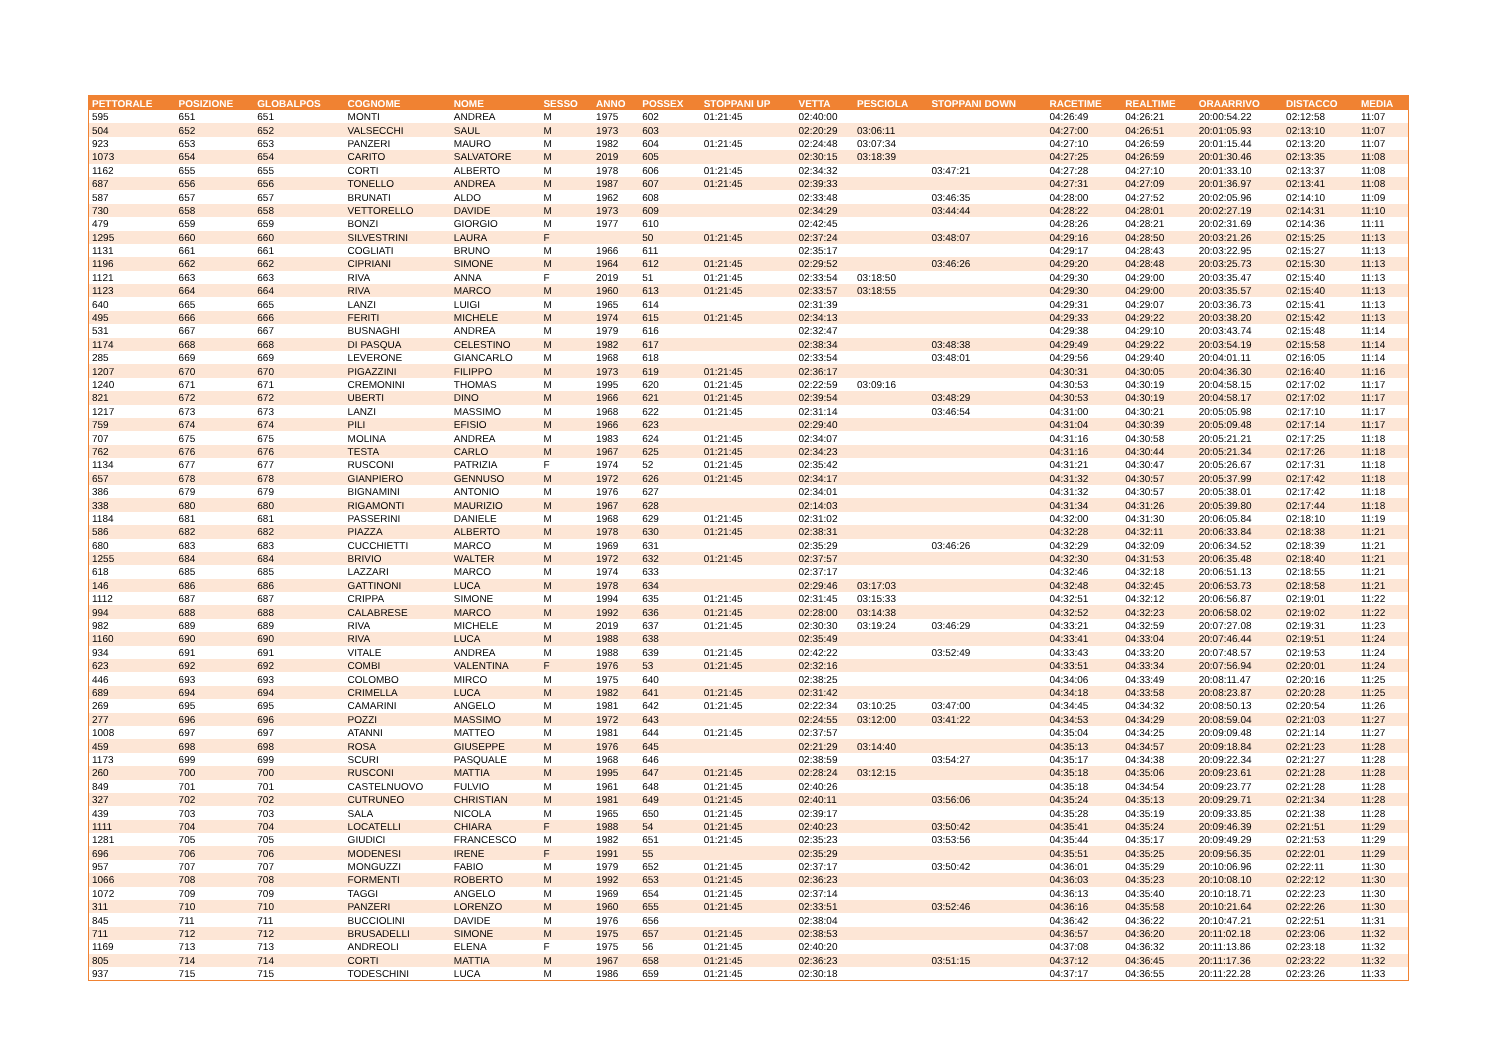| PETTORALE | POSIZIONE | GLOBALPOS | COGNOME | NOME | SESSO | ANNO | POSSEX | STOPPANI UP | VETTA | PESCIOLA | STOPPANI DOWN | RACETIME | REALTIME | ORAARRIVO | DISTACCO | MEDIA |
| --- | --- | --- | --- | --- | --- | --- | --- | --- | --- | --- | --- | --- | --- | --- | --- | --- |
| 595 | 651 | 651 | MONTI | ANDREA | M | 1975 | 602 | 01:21:45 | 02:40:00 | | | 04:26:49 | 04:26:21 | 20:00:54.22 | 02:12:58 | 11:07 |
| 504 | 652 | 652 | VALSECCHI | SAUL | M | 1973 | 603 | | 02:20:29 | 03:06:11 | | 04:27:00 | 04:26:51 | 20:01:05.93 | 02:13:10 | 11:07 |
| 923 | 653 | 653 | PANZERI | MAURO | M | 1982 | 604 | 01:21:45 | 02:24:48 | 03:07:34 | | 04:27:10 | 04:26:59 | 20:01:15.44 | 02:13:20 | 11:07 |
| 1073 | 654 | 654 | CARITO | SALVATORE | M | 2019 | 605 | | 02:30:15 | 03:18:39 | | 04:27:25 | 04:26:59 | 20:01:30.46 | 02:13:35 | 11:08 |
| 1162 | 655 | 655 | CORTI | ALBERTO | M | 1978 | 606 | 01:21:45 | 02:34:32 | | 03:47:21 | 04:27:28 | 04:27:10 | 20:01:33.10 | 02:13:37 | 11:08 |
| 687 | 656 | 656 | TONELLO | ANDREA | M | 1987 | 607 | 01:21:45 | 02:39:33 | | | 04:27:31 | 04:27:09 | 20:01:36.97 | 02:13:41 | 11:08 |
| 587 | 657 | 657 | BRUNATI | ALDO | M | 1962 | 608 | | 02:33:48 | | 03:46:35 | 04:28:00 | 04:27:52 | 20:02:05.96 | 02:14:10 | 11:09 |
| 730 | 658 | 658 | VETTORELLO | DAVIDE | M | 1973 | 609 | | 02:34:29 | | 03:44:44 | 04:28:22 | 04:28:01 | 20:02:27.19 | 02:14:31 | 11:10 |
| 479 | 659 | 659 | BONZI | GIORGIO | M | 1977 | 610 | | 02:42:45 | | | 04:28:26 | 04:28:21 | 20:02:31.69 | 02:14:36 | 11:11 |
| 1295 | 660 | 660 | SILVESTRINI | LAURA | F | | 50 | 01:21:45 | 02:37:24 | | 03:48:07 | 04:29:16 | 04:28:50 | 20:03:21.26 | 02:15:25 | 11:13 |
| 1131 | 661 | 661 | COGLIATI | BRUNO | M | 1966 | 611 | | 02:35:17 | | | 04:29:17 | 04:28:43 | 20:03:22.95 | 02:15:27 | 11:13 |
| 1196 | 662 | 662 | CIPRIANI | SIMONE | M | 1964 | 612 | 01:21:45 | 02:29:52 | | 03:46:26 | 04:29:20 | 04:28:48 | 20:03:25.73 | 02:15:30 | 11:13 |
| 1121 | 663 | 663 | RIVA | ANNA | F | 2019 | 51 | 01:21:45 | 02:33:54 | 03:18:50 | | 04:29:30 | 04:29:00 | 20:03:35.47 | 02:15:40 | 11:13 |
| 1123 | 664 | 664 | RIVA | MARCO | M | 1960 | 613 | 01:21:45 | 02:33:57 | 03:18:55 | | 04:29:30 | 04:29:00 | 20:03:35.57 | 02:15:40 | 11:13 |
| 640 | 665 | 665 | LANZI | LUIGI | M | 1965 | 614 | | 02:31:39 | | | 04:29:31 | 04:29:07 | 20:03:36.73 | 02:15:41 | 11:13 |
| 495 | 666 | 666 | FERITI | MICHELE | M | 1974 | 615 | 01:21:45 | 02:34:13 | | | 04:29:33 | 04:29:22 | 20:03:38.20 | 02:15:42 | 11:13 |
| 531 | 667 | 667 | BUSNAGHI | ANDREA | M | 1979 | 616 | | 02:32:47 | | | 04:29:38 | 04:29:10 | 20:03:43.74 | 02:15:48 | 11:14 |
| 1174 | 668 | 668 | DI PASQUA | CELESTINO | M | 1982 | 617 | | 02:38:34 | | 03:48:38 | 04:29:49 | 04:29:22 | 20:03:54.19 | 02:15:58 | 11:14 |
| 285 | 669 | 669 | LEVERONE | GIANCARLO | M | 1968 | 618 | | 02:33:54 | | 03:48:01 | 04:29:56 | 04:29:40 | 20:04:01.11 | 02:16:05 | 11:14 |
| 1207 | 670 | 670 | PIGAZZINI | FILIPPO | M | 1973 | 619 | 01:21:45 | 02:36:17 | | | 04:30:31 | 04:30:05 | 20:04:36.30 | 02:16:40 | 11:16 |
| 1240 | 671 | 671 | CREMONINI | THOMAS | M | 1995 | 620 | 01:21:45 | 02:22:59 | 03:09:16 | | 04:30:53 | 04:30:19 | 20:04:58.15 | 02:17:02 | 11:17 |
| 821 | 672 | 672 | UBERTI | DINO | M | 1966 | 621 | 01:21:45 | 02:39:54 | | 03:48:29 | 04:30:53 | 04:30:19 | 20:04:58.17 | 02:17:02 | 11:17 |
| 1217 | 673 | 673 | LANZI | MASSIMO | M | 1968 | 622 | 01:21:45 | 02:31:14 | | 03:46:54 | 04:31:00 | 04:30:21 | 20:05:05.98 | 02:17:10 | 11:17 |
| 759 | 674 | 674 | PILI | EFISIO | M | 1966 | 623 | | 02:29:40 | | | 04:31:04 | 04:30:39 | 20:05:09.48 | 02:17:14 | 11:17 |
| 707 | 675 | 675 | MOLINA | ANDREA | M | 1983 | 624 | 01:21:45 | 02:34:07 | | | 04:31:16 | 04:30:58 | 20:05:21.21 | 02:17:25 | 11:18 |
| 762 | 676 | 676 | TESTA | CARLO | M | 1967 | 625 | 01:21:45 | 02:34:23 | | | 04:31:16 | 04:30:44 | 20:05:21.34 | 02:17:26 | 11:18 |
| 1134 | 677 | 677 | RUSCONI | PATRIZIA | F | 1974 | 52 | 01:21:45 | 02:35:42 | | | 04:31:21 | 04:30:47 | 20:05:26.67 | 02:17:31 | 11:18 |
| 657 | 678 | 678 | GIANPIERO | GENNUSO | M | 1972 | 626 | 01:21:45 | 02:34:17 | | | 04:31:32 | 04:30:57 | 20:05:37.99 | 02:17:42 | 11:18 |
| 386 | 679 | 679 | BIGNAMINI | ANTONIO | M | 1976 | 627 | | 02:34:01 | | | 04:31:32 | 04:30:57 | 20:05:38.01 | 02:17:42 | 11:18 |
| 338 | 680 | 680 | RIGAMONTI | MAURIZIO | M | 1967 | 628 | | 02:14:03 | | | 04:31:34 | 04:31:26 | 20:05:39.80 | 02:17:44 | 11:18 |
| 1184 | 681 | 681 | PASSERINI | DANIELE | M | 1968 | 629 | 01:21:45 | 02:31:02 | | | 04:32:00 | 04:31:30 | 20:06:05.84 | 02:18:10 | 11:19 |
| 586 | 682 | 682 | PIAZZA | ALBERTO | M | 1978 | 630 | 01:21:45 | 02:38:31 | | | 04:32:28 | 04:32:11 | 20:06:33.84 | 02:18:38 | 11:21 |
| 680 | 683 | 683 | CUCCHIETTI | MARCO | M | 1969 | 631 | | 02:35:29 | | 03:46:26 | 04:32:29 | 04:32:09 | 20:06:34.52 | 02:18:39 | 11:21 |
| 1255 | 684 | 684 | BRIVIO | WALTER | M | 1972 | 632 | 01:21:45 | 02:37:57 | | | 04:32:30 | 04:31:53 | 20:06:35.48 | 02:18:40 | 11:21 |
| 618 | 685 | 685 | LAZZARI | MARCO | M | 1974 | 633 | | 02:37:17 | | | 04:32:46 | 04:32:18 | 20:06:51.13 | 02:18:55 | 11:21 |
| 146 | 686 | 686 | GATTINONI | LUCA | M | 1978 | 634 | | 02:29:46 | 03:17:03 | | 04:32:48 | 04:32:45 | 20:06:53.73 | 02:18:58 | 11:21 |
| 1112 | 687 | 687 | CRIPPA | SIMONE | M | 1994 | 635 | 01:21:45 | 02:31:45 | 03:15:33 | | 04:32:51 | 04:32:12 | 20:06:56.87 | 02:19:01 | 11:22 |
| 994 | 688 | 688 | CALABRESE | MARCO | M | 1992 | 636 | 01:21:45 | 02:28:00 | 03:14:38 | | 04:32:52 | 04:32:23 | 20:06:58.02 | 02:19:02 | 11:22 |
| 982 | 689 | 689 | RIVA | MICHELE | M | 2019 | 637 | 01:21:45 | 02:30:30 | 03:19:24 | 03:46:29 | 04:33:21 | 04:32:59 | 20:07:27.08 | 02:19:31 | 11:23 |
| 1160 | 690 | 690 | RIVA | LUCA | M | 1988 | 638 | | 02:35:49 | | | 04:33:41 | 04:33:04 | 20:07:46.44 | 02:19:51 | 11:24 |
| 934 | 691 | 691 | VITALE | ANDREA | M | 1988 | 639 | 01:21:45 | 02:42:22 | | 03:52:49 | 04:33:43 | 04:33:20 | 20:07:48.57 | 02:19:53 | 11:24 |
| 623 | 692 | 692 | COMBI | VALENTINA | F | 1976 | 53 | 01:21:45 | 02:32:16 | | | 04:33:51 | 04:33:34 | 20:07:56.94 | 02:20:01 | 11:24 |
| 446 | 693 | 693 | COLOMBO | MIRCO | M | 1975 | 640 | | 02:38:25 | | | 04:34:06 | 04:33:49 | 20:08:11.47 | 02:20:16 | 11:25 |
| 689 | 694 | 694 | CRIMELLA | LUCA | M | 1982 | 641 | 01:21:45 | 02:31:42 | | | 04:34:18 | 04:33:58 | 20:08:23.87 | 02:20:28 | 11:25 |
| 269 | 695 | 695 | CAMARINI | ANGELO | M | 1981 | 642 | 01:21:45 | 02:22:34 | 03:10:25 | 03:47:00 | 04:34:45 | 04:34:32 | 20:08:50.13 | 02:20:54 | 11:26 |
| 277 | 696 | 696 | POZZI | MASSIMO | M | 1972 | 643 | | 02:24:55 | 03:12:00 | 03:41:22 | 04:34:53 | 04:34:29 | 20:08:59.04 | 02:21:03 | 11:27 |
| 1008 | 697 | 697 | ATANNI | MATTEO | M | 1981 | 644 | 01:21:45 | 02:37:57 | | | 04:35:04 | 04:34:25 | 20:09:09.48 | 02:21:14 | 11:27 |
| 459 | 698 | 698 | ROSA | GIUSEPPE | M | 1976 | 645 | | 02:21:29 | 03:14:40 | | 04:35:13 | 04:34:57 | 20:09:18.84 | 02:21:23 | 11:28 |
| 1173 | 699 | 699 | SCURI | PASQUALE | M | 1968 | 646 | | 02:38:59 | | 03:54:27 | 04:35:17 | 04:34:38 | 20:09:22.34 | 02:21:27 | 11:28 |
| 260 | 700 | 700 | RUSCONI | MATTIA | M | 1995 | 647 | 01:21:45 | 02:28:24 | 03:12:15 | | 04:35:18 | 04:35:06 | 20:09:23.61 | 02:21:28 | 11:28 |
| 849 | 701 | 701 | CASTELNUOVO | FULVIO | M | 1961 | 648 | 01:21:45 | 02:40:26 | | | 04:35:18 | 04:34:54 | 20:09:23.77 | 02:21:28 | 11:28 |
| 327 | 702 | 702 | CUTRUNEO | CHRISTIAN | M | 1981 | 649 | 01:21:45 | 02:40:11 | | 03:56:06 | 04:35:24 | 04:35:13 | 20:09:29.71 | 02:21:34 | 11:28 |
| 439 | 703 | 703 | SALA | NICOLA | M | 1965 | 650 | 01:21:45 | 02:39:17 | | | 04:35:28 | 04:35:19 | 20:09:33.85 | 02:21:38 | 11:28 |
| 1111 | 704 | 704 | LOCATELLI | CHIARA | F | 1988 | 54 | 01:21:45 | 02:40:23 | | 03:50:42 | 04:35:41 | 04:35:24 | 20:09:46.39 | 02:21:51 | 11:29 |
| 1281 | 705 | 705 | GIUDICI | FRANCESCO | M | 1982 | 651 | 01:21:45 | 02:35:23 | | 03:53:56 | 04:35:44 | 04:35:17 | 20:09:49.29 | 02:21:53 | 11:29 |
| 696 | 706 | 706 | MODENESI | IRENE | F | 1991 | 55 | | 02:35:29 | | | 04:35:51 | 04:35:25 | 20:09:56.35 | 02:22:01 | 11:29 |
| 957 | 707 | 707 | MONGUZZI | FABIO | M | 1979 | 652 | 01:21:45 | 02:37:17 | | 03:50:42 | 04:36:01 | 04:35:29 | 20:10:06.96 | 02:22:11 | 11:30 |
| 1066 | 708 | 708 | FORMENTI | ROBERTO | M | 1992 | 653 | 01:21:45 | 02:36:23 | | | 04:36:03 | 04:35:23 | 20:10:08.10 | 02:22:12 | 11:30 |
| 1072 | 709 | 709 | TAGGI | ANGELO | M | 1969 | 654 | 01:21:45 | 02:37:14 | | | 04:36:13 | 04:35:40 | 20:10:18.71 | 02:22:23 | 11:30 |
| 311 | 710 | 710 | PANZERI | LORENZO | M | 1960 | 655 | 01:21:45 | 02:33:51 | | 03:52:46 | 04:36:16 | 04:35:58 | 20:10:21.64 | 02:22:26 | 11:30 |
| 845 | 711 | 711 | BUCCIOLINI | DAVIDE | M | 1976 | 656 | | 02:38:04 | | | 04:36:42 | 04:36:22 | 20:10:47.21 | 02:22:51 | 11:31 |
| 711 | 712 | 712 | BRUSADELLI | SIMONE | M | 1975 | 657 | 01:21:45 | 02:38:53 | | | 04:36:57 | 04:36:20 | 20:11:02.18 | 02:23:06 | 11:32 |
| 1169 | 713 | 713 | ANDREOLI | ELENA | F | 1975 | 56 | 01:21:45 | 02:40:20 | | | 04:37:08 | 04:36:32 | 20:11:13.86 | 02:23:18 | 11:32 |
| 805 | 714 | 714 | CORTI | MATTIA | M | 1967 | 658 | 01:21:45 | 02:36:23 | | 03:51:15 | 04:37:12 | 04:36:45 | 20:11:17.36 | 02:23:22 | 11:32 |
| 937 | 715 | 715 | TODESCHINI | LUCA | M | 1986 | 659 | 01:21:45 | 02:30:18 | | | 04:37:17 | 04:36:55 | 20:11:22.28 | 02:23:26 | 11:33 |